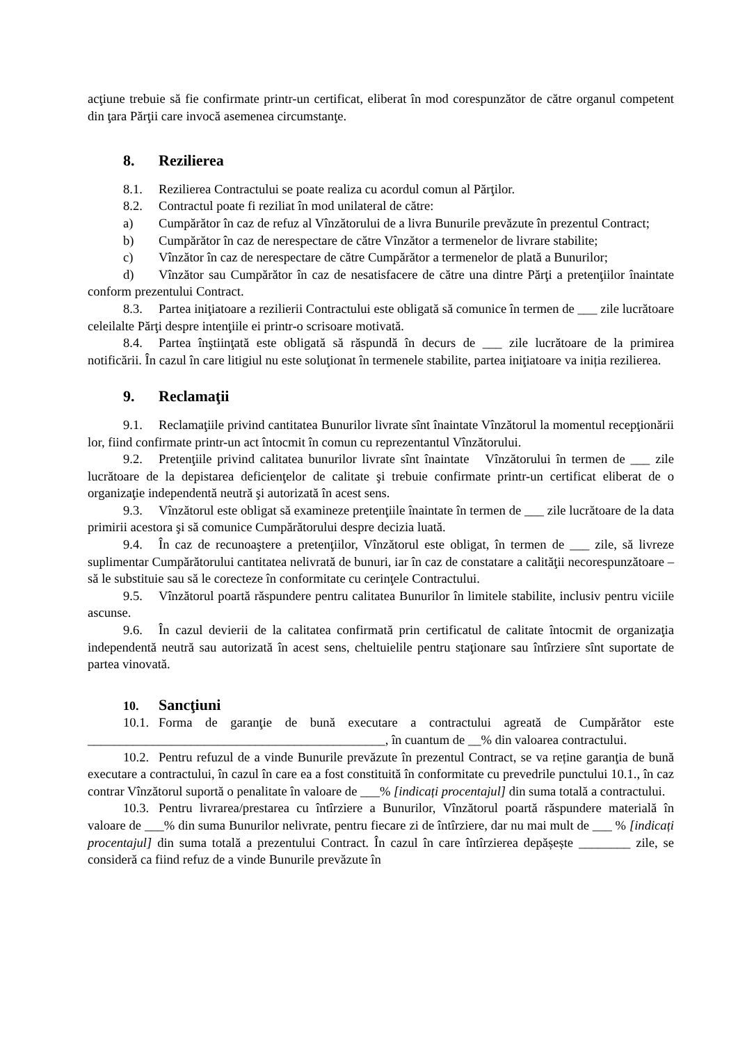acţiune trebuie să fie confirmate printr-un certificat, eliberat în mod corespunzător de către organul competent din ţara Părţii care invocă asemenea circumstanţe.
8. Rezilierea
8.1. Rezilierea Contractului se poate realiza cu acordul comun al Părţilor.
8.2. Contractul poate fi reziliat în mod unilateral de către:
a) Cumpărător în caz de refuz al Vînzătorului de a livra Bunurile prevăzute în prezentul Contract;
b) Cumpărător în caz de nerespectare de către Vînzător a termenelor de livrare stabilite;
c) Vînzător în caz de nerespectare de către Cumpărător a termenelor de plată a Bunurilor;
d) Vînzător sau Cumpărător în caz de nesatisfacere de către una dintre Părţi a pretenţiilor înaintate conform prezentului Contract.
8.3. Partea iniţiatoare a rezilierii Contractului este obligată să comunice în termen de ___ zile lucrătoare celeilalte Părţi despre intenţiile ei printr-o scrisoare motivată.
8.4. Partea înştiinţată este obligată să răspundă în decurs de ___ zile lucrătoare de la primirea notificării. În cazul în care litigiul nu este soluţionat în termenele stabilite, partea iniţiatoare va iniția rezilierea.
9. Reclamaţii
9.1. Reclamaţiile privind cantitatea Bunurilor livrate sînt înaintate Vînzătorul la momentul recepţionării lor, fiind confirmate printr-un act întocmit în comun cu reprezentantul Vînzătorului.
9.2. Pretenţiile privind calitatea bunurilor livrate sînt înaintate Vînzătorului în termen de ___ zile lucrătoare de la depistarea deficienţelor de calitate şi trebuie confirmate printr-un certificat eliberat de o organizaţie independentă neutră şi autorizată în acest sens.
9.3. Vînzătorul este obligat să examineze pretenţiile înaintate în termen de ___ zile lucrătoare de la data primirii acestora şi să comunice Cumpărătorului despre decizia luată.
9.4. În caz de recunoaştere a pretenţiilor, Vînzătorul este obligat, în termen de ___ zile, să livreze suplimentar Cumpărătorului cantitatea nelivrată de bunuri, iar în caz de constatare a calităţii necorespunzătoare – să le substituie sau să le corecteze în conformitate cu cerinţele Contractului.
9.5. Vînzătorul poartă răspundere pentru calitatea Bunurilor în limitele stabilite, inclusiv pentru viciile ascunse.
9.6. În cazul devierii de la calitatea confirmată prin certificatul de calitate întocmit de organizaţia independentă neutră sau autorizată în acest sens, cheltuielile pentru staţionare sau întîrziere sînt suportate de partea vinovată.
10. Sancţiuni
10.1. Forma de garanţie de bună executare a contractului agreată de Cumpărător este ______________________________________________, în cuantum de __% din valoarea contractului.
10.2. Pentru refuzul de a vinde Bunurile prevăzute în prezentul Contract, se va reține garanţia de bună executare a contractului, în cazul în care ea a fost constituită în conformitate cu prevedrile punctului 10.1., în caz contrar Vînzătorul suportă o penalitate în valoare de ___% [indicați procentajul] din suma totală a contractului.
10.3. Pentru livrarea/prestarea cu întîrziere a Bunurilor, Vînzătorul poartă răspundere materială în valoare de ___% din suma Bunurilor nelivrate, pentru fiecare zi de întîrziere, dar nu mai mult de ___ % [indicați procentajul] din suma totală a prezentului Contract. În cazul în care întîrzierea depășește ________ zile, se consideră ca fiind refuz de a vinde Bunurile prevăzute în